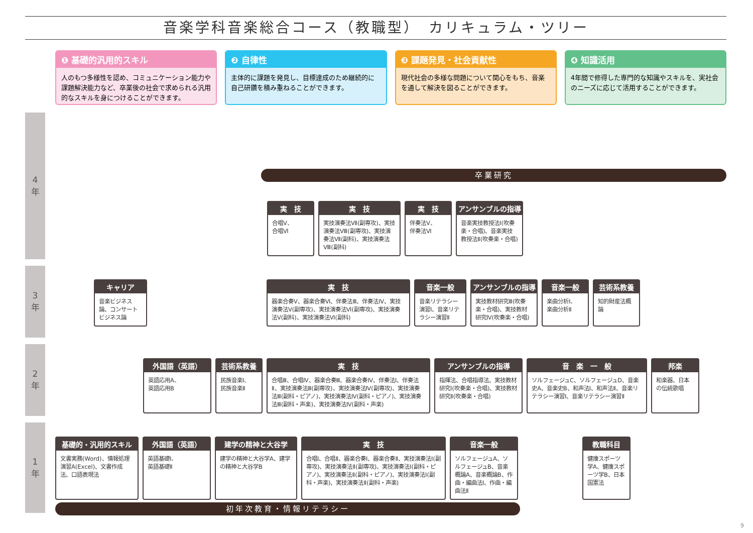音楽学科音楽総合コース（教職型）　カリキュラム・ツリー
❶ 基礎的汎用的スキル
人のもつ多様性を認め、コミュニケーション能力や課題解決能力など、卒業後の社会で求められる汎用的なスキルを身につけることができます。
❷ 自律性
主体的に課題を発見し、目標達成のため継続的に自己研鑽を積み重ねることができます。
❸ 課題発見・社会貢献性
現代社会の多様な問題について関心をもち、音楽を通して解決を図ることができます。
❹ 知識活用
4年間で修得した専門的な知識やスキルを、実社会のニーズに応じて活用することができます。
4
年
3
年
2
年
1
年
卒業研究
実　技
合唱Ⅴ、
合唱Ⅵ
実　技
実技演奏法Ⅶ(副専攻)、実技演奏法Ⅷ(副専攻)、実技演奏法Ⅶ(副科)、実技演奏法Ⅷ(副科)
実　技
伴奏法Ⅴ、
伴奏法Ⅵ
アンサンブルの指導
音楽実技教授法Ⅰ(吹奏楽・合唱)、音楽実技教授法Ⅱ(吹奏楽・合唱)
キャリア
音楽ビジネス論、コンサートビジネス論
実　技
器楽合奏Ⅴ、器楽合奏Ⅵ、伴奏法Ⅲ、伴奏法Ⅳ、実技演奏法Ⅴ(副専攻)、実技演奏法Ⅵ(副専攻)、実技演奏法Ⅴ(副科)、実技演奏法Ⅵ(副科)
音楽一般
音楽リテラシー演習Ⅰ、音楽リテラシー演習Ⅱ
アンサンブルの指導
実技教材研究Ⅲ(吹奏楽・合唱)、実技教材研究Ⅳ(吹奏楽・合唱)
音楽一般
楽曲分析Ⅰ、
楽曲分析Ⅱ
芸術系教養
知的財産法概論
外国語（英語）
英語応用A、
英語応用B
芸術系教養
民族音楽Ⅰ、
民族音楽Ⅱ
実　技
合唱Ⅲ、合唱Ⅳ、器楽合奏Ⅲ、器楽合奏Ⅳ、伴奏法Ⅰ、伴奏法Ⅱ、実技演奏法Ⅲ(副専攻)、実技演奏法Ⅳ(副専攻)、実技演奏法Ⅲ(副科・ピアノ)、実技演奏法Ⅳ(副科・ピアノ)、実技演奏法Ⅲ(副科・声楽)、実技演奏法Ⅳ(副科・声楽)
アンサンブルの指導
指揮法、合唱指導法、実技教材研究Ⅰ(吹奏楽・合唱)、実技教材研究Ⅱ(吹奏楽・合唱)
音　楽　一　般
ソルフェージュC、ソルフェージュD、音楽史A、音楽史B、和声法Ⅰ、和声法Ⅱ、音楽リテラシー演習Ⅰ、音楽リテラシー演習Ⅱ
邦楽
和楽器、日本の伝統歌唱
基礎的・汎用的スキル
文書実務(Word)、情報処理演習A(Excel)、文書作成法、口語表現法
外国語（英語）
英語基礎Ⅰ、
英語基礎Ⅱ
建学の精神と大谷学
建学の精神と大谷学A、建学の精神と大谷学B
実　技
合唱Ⅰ、合唱Ⅱ、器楽合奏Ⅰ、器楽合奏Ⅱ、実技演奏法Ⅰ(副専攻)、実技演奏法Ⅱ(副専攻)、実技演奏法Ⅰ(副科・ピアノ)、実技演奏法Ⅱ(副科・ピアノ)、実技演奏法Ⅰ(副科・声楽)、実技演奏法Ⅱ(副科・声楽)
音楽一般
ソルフェージュA、ソルフェージュB、音楽概論A、音楽概論B、作曲・編曲法Ⅰ、作曲・編曲法Ⅱ
教職科目
健康スポーツ学A、健康スポーツ学B、日本国憲法
初年次教育・情報リテラシー
9